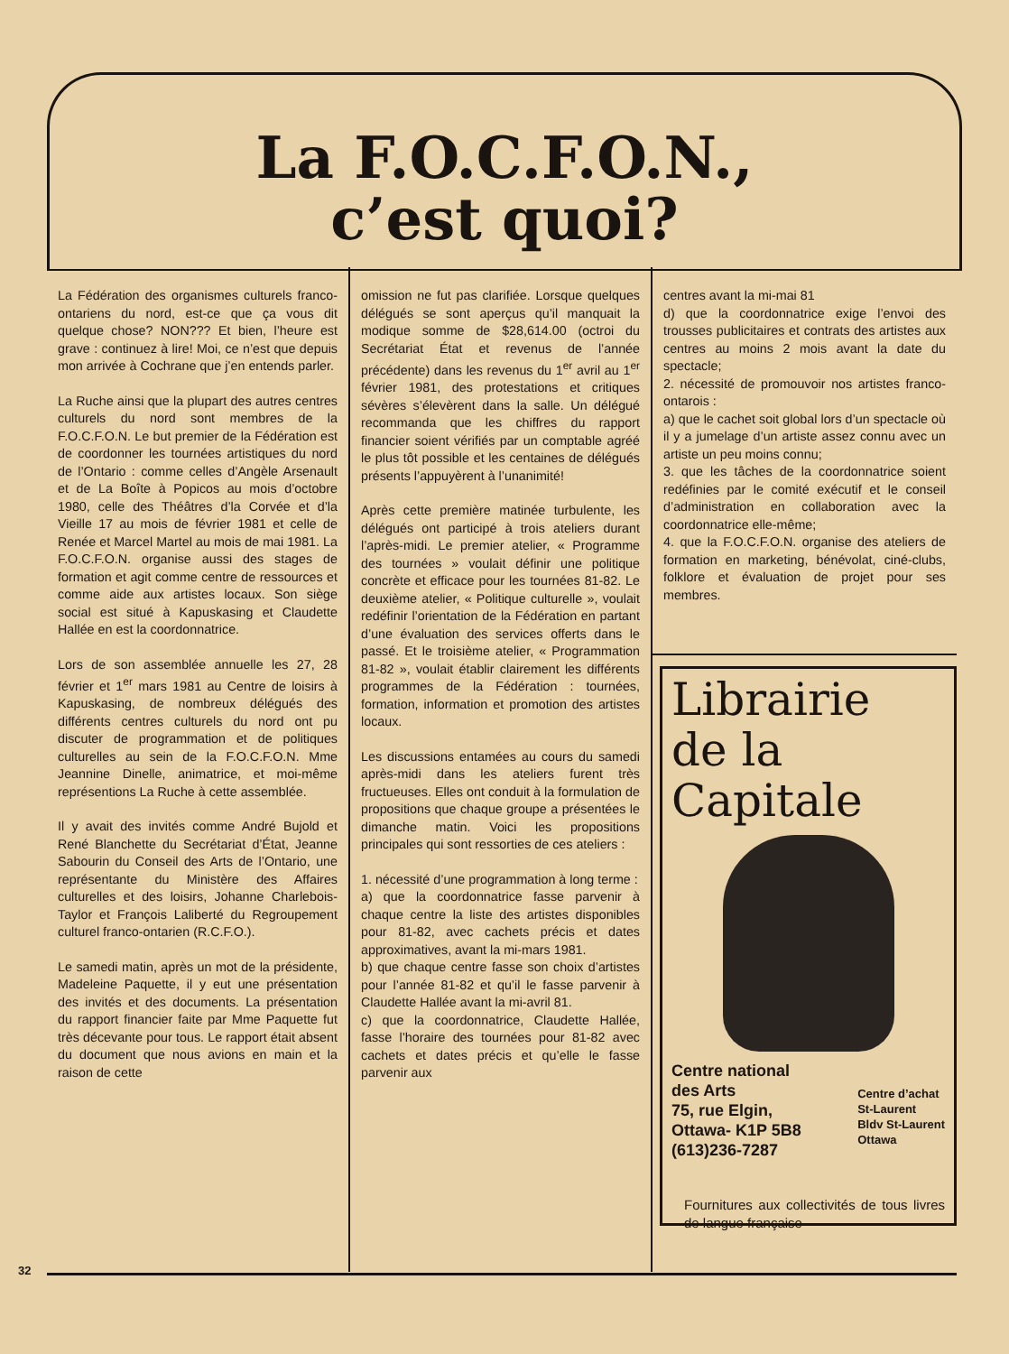La F.O.C.F.O.N.,
c’est quoi?
La Fédération des organismes culturels franco-ontariens du nord, est-ce que ça vous dit quelque chose? NON??? Et bien, l’heure est grave : continuez à lire! Moi, ce n’est que depuis mon arrivée à Cochrane que j’en entends parler.
La Ruche ainsi que la plupart des autres centres culturels du nord sont membres de la F.O.C.F.O.N. Le but premier de la Fédération est de coordonner les tournées artistiques du nord de l’Ontario : comme celles d’Angèle Arsenault et de La Boîte à Popicos au mois d’octobre 1980, celle des Théâtres d’la Corvée et d’la Vieille 17 au mois de février 1981 et celle de Renée et Marcel Martel au mois de mai 1981. La F.O.C.F.O.N. organise aussi des stages de formation et agit comme centre de ressources et comme aide aux artistes locaux. Son siège social est situé à Kapuskasing et Claudette Hallée en est la coordonnatrice.
Lors de son assemblée annuelle les 27, 28 février et 1<sup>er</sup> mars 1981 au Centre de loisirs à Kapuskasing, de nombreux délégués des différents centres culturels du nord ont pu discuter de programmation et de politiques culturelles au sein de la F.O.C.F.O.N. Mme Jeannine Dinelle, animatrice, et moi-même représentions La Ruche à cette assemblée.
Il y avait des invités comme André Bujold et René Blanchette du Secrétariat d’État, Jeanne Sabourin du Conseil des Arts de l’Ontario, une représentante du Ministère des Affaires culturelles et des loisirs, Johanne Charlebois-Taylor et François Laliberté du Regroupement culturel franco-ontarien (R.C.F.O.).
Le samedi matin, après un mot de la présidente, Madeleine Paquette, il y eut une présentation des invités et des documents. La présentation du rapport financier faite par Mme Paquette fut très décevante pour tous. Le rapport était absent du document que nous avions en main et la raison de cette
omission ne fut pas clarifiée. Lorsque quelques délégués se sont aperçus qu’il manquait la modique somme de $28,614.00 (octroi du Secrétariat État et revenus de l’année précédente) dans les revenus du 1<sup>er</sup> avril au 1<sup>er</sup> février 1981, des protestations et critiques sévères s’élevèrent dans la salle. Un délégué recommanda que les chiffres du rapport financier soient vérifiés par un comptable agréé le plus tôt possible et les centaines de délégués présents l’appuyèrent à l’unanimité!
Après cette première matinée turbulente, les délégués ont participé à trois ateliers durant l’après-midi. Le premier atelier, « Programme des tournées » voulait définir une politique concrète et efficace pour les tournées 81-82. Le deuxième atelier, « Politique culturelle », voulait redéfinir l’orientation de la Fédération en partant d’une évaluation des services offerts dans le passé. Et le troisième atelier, « Programmation 81-82 », voulait établir clairement les différents programmes de la Fédération : tournées, formation, information et promotion des artistes locaux.
Les discussions entamées au cours du samedi après-midi dans les ateliers furent très fructueuses. Elles ont conduit à la formulation de propositions que chaque groupe a présentées le dimanche matin. Voici les propositions principales qui sont ressorties de ces ateliers :
1. nécessité d’une programmation à long terme :
a) que la coordonnatrice fasse parvenir à chaque centre la liste des artistes disponibles pour 81-82, avec cachets précis et dates approximatives, avant la mi-mars 1981.
b) que chaque centre fasse son choix d’artistes pour l’année 81-82 et qu’il le fasse parvenir à Claudette Hallée avant la mi-avril 81.
c) que la coordonnatrice, Claudette Hallée, fasse l’horaire des tournées pour 81-82 avec cachets et dates précis et qu’elle le fasse parvenir aux
centres avant la mi-mai 81
d) que la coordonnatrice exige l’envoi des trousses publicitaires et contrats des artistes aux centres au moins 2 mois avant la date du spectacle;
2. nécessité de promouvoir nos artistes franco-ontarois :
a) que le cachet soit global lors d’un spectacle où il y a jumelage d’un artiste assez connu avec un artiste un peu moins connu;
3. que les tâches de la coordonnatrice soient redéfinies par le comité exécutif et le conseil d’administration en collaboration avec la coordonnatrice elle-même;
4. que la F.O.C.F.O.N. organise des ateliers de formation en marketing, bénévolat, ciné-clubs, folklore et évaluation de projet pour ses membres.
Librairie
de la
Capitale
Centre national
des Arts
75, rue Elgin,
Ottawa- K1P 5B8
(613)236-7287
Centre d’achat
St-Laurent
Bldv St-Laurent
Ottawa
Fournitures aux collectivités de tous livres de langue française
32